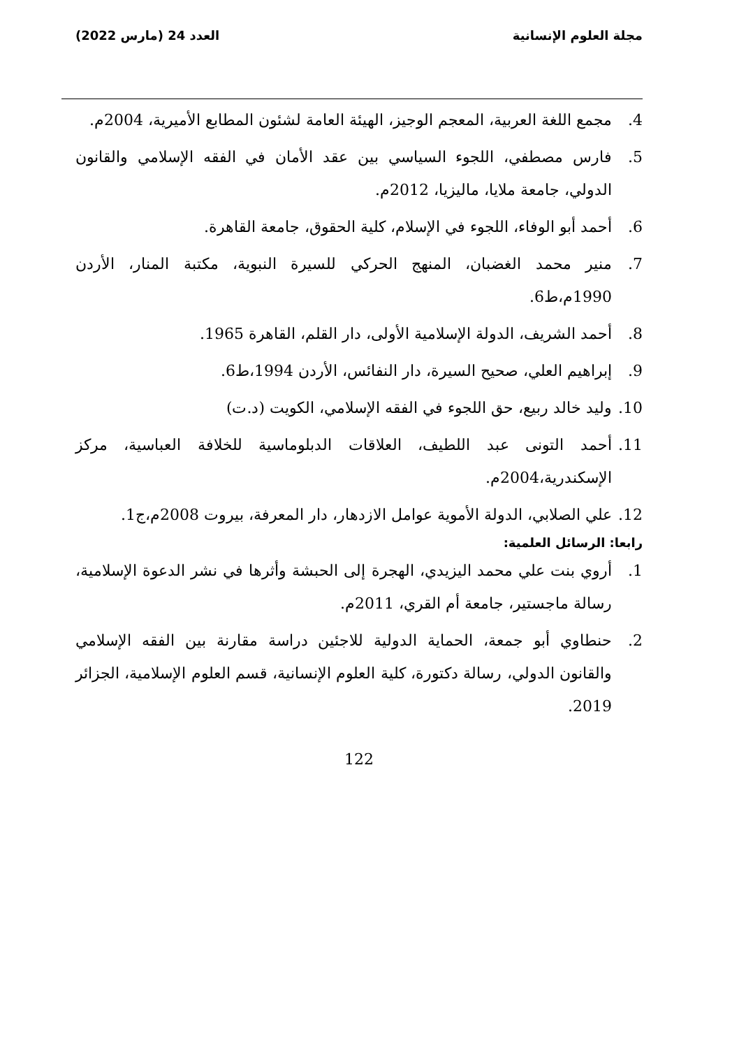مجلة العلوم الإنسانية العدد 24 (مارس 2022)
4. مجمع اللغة العربية، المعجم الوجيز، الهيئة العامة لشئون المطابع الأميرية، 2004م.
5. فارس مصطفي، اللجوء السياسي بين عقد الأمان في الفقه الإسلامي والقانون الدولي، جامعة ملايا، ماليزيا، 2012م.
6. أحمد أبو الوفاء، اللجوء في الإسلام، كلية الحقوق، جامعة القاهرة.
7. منير محمد الغضبان، المنهج الحركي للسيرة النبوية، مكتبة المنار، الأردن 1990م،ط6.
8. أحمد الشريف، الدولة الإسلامية الأولى، دار القلم، القاهرة 1965.
9. إبراهيم العلي، صحيح السيرة، دار النفائس، الأردن 1994،ط6.
10. وليد خالد ربيع، حق اللجوء في الفقه الإسلامي، الكويت (د.ت)
11. أحمد التونى عبد اللطيف، العلاقات الدبلوماسية للخلافة العباسية، مركز الإسكندرية،2004م.
12. علي الصلابي، الدولة الأموية عوامل الازدهار، دار المعرفة، بيروت 2008م،ج1.
رابعا: الرسائل العلمية:
1. أروي بنت علي محمد اليزيدي، الهجرة إلى الحبشة وأثرها في نشر الدعوة الإسلامية، رسالة ماجستير، جامعة أم القري، 2011م.
2. حنطاوي أبو جمعة، الحماية الدولية للاجئين دراسة مقارنة بين الفقه الإسلامي والقانون الدولي، رسالة دكتورة، كلية العلوم الإنسانية، قسم العلوم الإسلامية، الجزائر 2019.
122